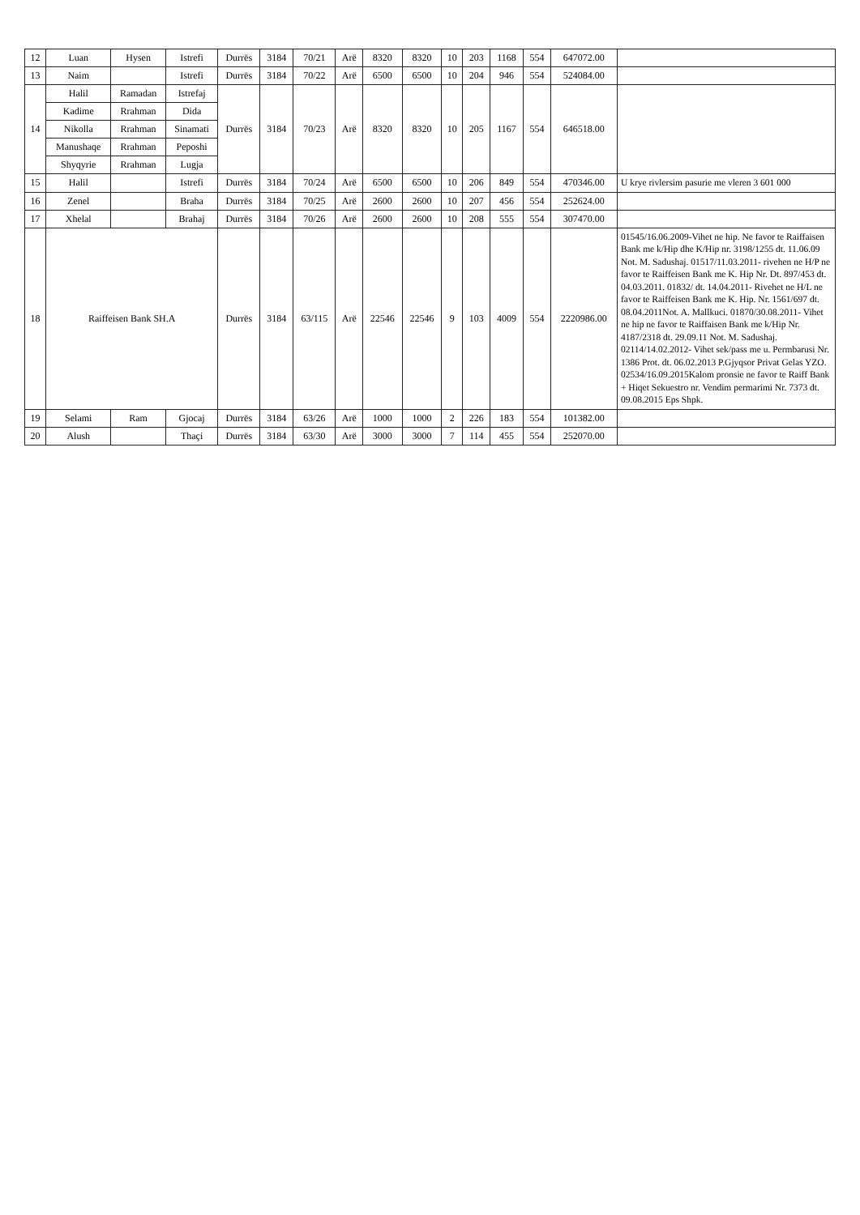| 12 | Luan | Hysen | Istrefi | Durrës | 3184 | 70/21 | Arë | 8320 | 8320 | 10 | 203 | 1168 | 554 | 647072.00 | |
| 13 | Naim | | Istrefi | Durrës | 3184 | 70/22 | Arë | 6500 | 6500 | 10 | 204 | 946 | 554 | 524084.00 | |
| 14 | Halil | Ramadan | Istrefaj | Durrës | 3184 | 70/23 | Arë | 8320 | 8320 | 10 | 205 | 1167 | 554 | 646518.00 | |
| | Kadime | Rrahman | Dida | | | | | | | | | | | | |
| | Nikolla | Rrahman | Sinamati | | | | | | | | | | | | |
| | Manushaqe | Rrahman | Peposhi | | | | | | | | | | | | |
| | Shyqyrie | Rrahman | Lugja | | | | | | | | | | | | |
| 15 | Halil | | Istrefi | Durrës | 3184 | 70/24 | Arë | 6500 | 6500 | 10 | 206 | 849 | 554 | 470346.00 | U krye rivlersim pasurie me vleren 3 601 000 |
| 16 | Zenel | | Braha | Durrës | 3184 | 70/25 | Arë | 2600 | 2600 | 10 | 207 | 456 | 554 | 252624.00 | |
| 17 | Xhelal | | Brahaj | Durrës | 3184 | 70/26 | Arë | 2600 | 2600 | 10 | 208 | 555 | 554 | 307470.00 | |
| 18 | Raiffeisen Bank SH.A | | | Durrës | 3184 | 63/115 | Arë | 22546 | 22546 | 9 | 103 | 4009 | 554 | 2220986.00 | 01545/16.06.2009-Vihet ne hip. Ne favor te Raiffaisen Bank me k/Hip dhe K/Hip nr. 3198/1255 dt. 11.06.09 Not. M. Sadushaj. 01517/11.03.2011- rivehen ne H/P ne favor te Raiffeisen Bank me K. Hip Nr. Dt. 897/453 dt. 04.03.2011. 01832/ dt. 14.04.2011- Rivehet ne H/L ne favor te Raiffeisen Bank me K. Hip. Nr. 1561/697 dt. 08.04.2011Not. A. Mallkuci. 01870/30.08.2011- Vihet ne hip ne favor te Raiffaisen Bank me k/Hip Nr. 4187/2318 dt. 29.09.11 Not. M. Sadushaj. 02114/14.02.2012- Vihet sek/pass me u. Permbarusi Nr. 1386 Prot. dt. 06.02.2013 P.Gjyqsor Privat Gelas YZO. 02534/16.09.2015Kalom pronsie ne favor te Raiff Bank + Hiqet Sekuestro nr. Vendim permarimi Nr. 7373 dt. 09.08.2015 Eps Shpk. |
| 19 | Selami | Ram | Gjocaj | Durrës | 3184 | 63/26 | Arë | 1000 | 1000 | 2 | 226 | 183 | 554 | 101382.00 | |
| 20 | Alush | | Thaçi | Durrës | 3184 | 63/30 | Arë | 3000 | 3000 | 7 | 114 | 455 | 554 | 252070.00 | |